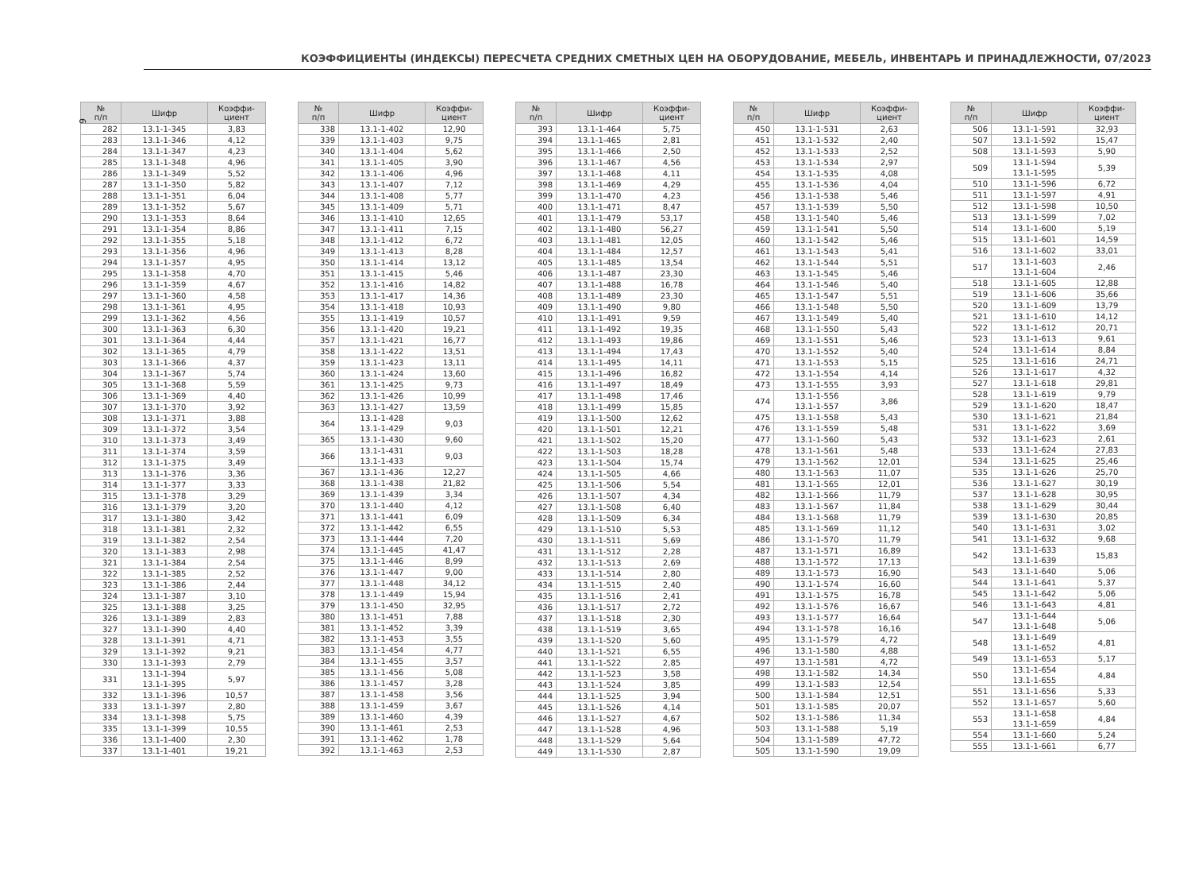6
КОЭФФИЦИЕНТЫ (ИНДЕКСЫ) ПЕРЕСЧЕТА СРЕДНИХ СМЕТНЫХ ЦЕН НА ОБОРУДОВАНИЕ, МЕБЕЛЬ, ИНВЕНТАРЬ И ПРИНАДЛЕЖНОСТИ, 07/2023
| № п/п | Шифр | Коэффи- циент |
| --- | --- | --- |
| 282 | 13.1-1-345 | 3,83 |
| 283 | 13.1-1-346 | 4,12 |
| 284 | 13.1-1-347 | 4,23 |
| 285 | 13.1-1-348 | 4,96 |
| 286 | 13.1-1-349 | 5,52 |
| 287 | 13.1-1-350 | 5,82 |
| 288 | 13.1-1-351 | 6,04 |
| 289 | 13.1-1-352 | 5,67 |
| 290 | 13.1-1-353 | 8,64 |
| 291 | 13.1-1-354 | 8,86 |
| 292 | 13.1-1-355 | 5,18 |
| 293 | 13.1-1-356 | 4,96 |
| 294 | 13.1-1-357 | 4,95 |
| 295 | 13.1-1-358 | 4,70 |
| 296 | 13.1-1-359 | 4,67 |
| 297 | 13.1-1-360 | 4,58 |
| 298 | 13.1-1-361 | 4,95 |
| 299 | 13.1-1-362 | 4,56 |
| 300 | 13.1-1-363 | 6,30 |
| 301 | 13.1-1-364 | 4,44 |
| 302 | 13.1-1-365 | 4,79 |
| 303 | 13.1-1-366 | 4,37 |
| 304 | 13.1-1-367 | 5,74 |
| 305 | 13.1-1-368 | 5,59 |
| 306 | 13.1-1-369 | 4,40 |
| 307 | 13.1-1-370 | 3,92 |
| 308 | 13.1-1-371 | 3,88 |
| 309 | 13.1-1-372 | 3,54 |
| 310 | 13.1-1-373 | 3,49 |
| 311 | 13.1-1-374 | 3,59 |
| 312 | 13.1-1-375 | 3,49 |
| 313 | 13.1-1-376 | 3,36 |
| 314 | 13.1-1-377 | 3,33 |
| 315 | 13.1-1-378 | 3,29 |
| 316 | 13.1-1-379 | 3,20 |
| 317 | 13.1-1-380 | 3,42 |
| 318 | 13.1-1-381 | 2,32 |
| 319 | 13.1-1-382 | 2,54 |
| 320 | 13.1-1-383 | 2,98 |
| 321 | 13.1-1-384 | 2,54 |
| 322 | 13.1-1-385 | 2,52 |
| 323 | 13.1-1-386 | 2,44 |
| 324 | 13.1-1-387 | 3,10 |
| 325 | 13.1-1-388 | 3,25 |
| 326 | 13.1-1-389 | 2,83 |
| 327 | 13.1-1-390 | 4,40 |
| 328 | 13.1-1-391 | 4,71 |
| 329 | 13.1-1-392 | 9,21 |
| 330 | 13.1-1-393 | 2,79 |
| 331 | 13.1-1-394 13.1-1-395 | 5,97 |
| 332 | 13.1-1-396 | 10,57 |
| 333 | 13.1-1-397 | 2,80 |
| 334 | 13.1-1-398 | 5,75 |
| 335 | 13.1-1-399 | 10,55 |
| 336 | 13.1-1-400 | 2,30 |
| 337 | 13.1-1-401 | 19,21 |
| № п/п | Шифр | Коэффи- циент |
| --- | --- | --- |
| 338 | 13.1-1-402 | 12,90 |
| 339 | 13.1-1-403 | 9,75 |
| 340 | 13.1-1-404 | 5,62 |
| 341 | 13.1-1-405 | 3,90 |
| 342 | 13.1-1-406 | 4,96 |
| 343 | 13.1-1-407 | 7,12 |
| 344 | 13.1-1-408 | 5,77 |
| 345 | 13.1-1-409 | 5,71 |
| 346 | 13.1-1-410 | 12,65 |
| 347 | 13.1-1-411 | 7,15 |
| 348 | 13.1-1-412 | 6,72 |
| 349 | 13.1-1-413 | 8,28 |
| 350 | 13.1-1-414 | 13,12 |
| 351 | 13.1-1-415 | 5,46 |
| 352 | 13.1-1-416 | 14,82 |
| 353 | 13.1-1-417 | 14,36 |
| 354 | 13.1-1-418 | 10,93 |
| 355 | 13.1-1-419 | 10,57 |
| 356 | 13.1-1-420 | 19,21 |
| 357 | 13.1-1-421 | 16,77 |
| 358 | 13.1-1-422 | 13,51 |
| 359 | 13.1-1-423 | 13,11 |
| 360 | 13.1-1-424 | 13,60 |
| 361 | 13.1-1-425 | 9,73 |
| 362 | 13.1-1-426 | 10,99 |
| 363 | 13.1-1-427 | 13,59 |
| 364 | 13.1-1-428 13.1-1-429 | 9,03 |
| 365 | 13.1-1-430 | 9,60 |
| 366 | 13.1-1-431 13.1-1-433 | 9,03 |
| 367 | 13.1-1-436 | 12,27 |
| 368 | 13.1-1-438 | 21,82 |
| 369 | 13.1-1-439 | 3,34 |
| 370 | 13.1-1-440 | 4,12 |
| 371 | 13.1-1-441 | 6,09 |
| 372 | 13.1-1-442 | 6,55 |
| 373 | 13.1-1-444 | 7,20 |
| 374 | 13.1-1-445 | 41,47 |
| 375 | 13.1-1-446 | 8,99 |
| 376 | 13.1-1-447 | 9,00 |
| 377 | 13.1-1-448 | 34,12 |
| 378 | 13.1-1-449 | 15,94 |
| 379 | 13.1-1-450 | 32,95 |
| 380 | 13.1-1-451 | 7,88 |
| 381 | 13.1-1-452 | 3,39 |
| 382 | 13.1-1-453 | 3,55 |
| 383 | 13.1-1-454 | 4,77 |
| 384 | 13.1-1-455 | 3,57 |
| 385 | 13.1-1-456 | 5,08 |
| 386 | 13.1-1-457 | 3,28 |
| 387 | 13.1-1-458 | 3,56 |
| 388 | 13.1-1-459 | 3,67 |
| 389 | 13.1-1-460 | 4,39 |
| 390 | 13.1-1-461 | 2,53 |
| 391 | 13.1-1-462 | 1,78 |
| 392 | 13.1-1-463 | 2,53 |
| № п/п | Шифр | Коэффи- циент |
| --- | --- | --- |
| 393 | 13.1-1-464 | 5,75 |
| 394 | 13.1-1-465 | 2,81 |
| 395 | 13.1-1-466 | 2,50 |
| 396 | 13.1-1-467 | 4,56 |
| 397 | 13.1-1-468 | 4,11 |
| 398 | 13.1-1-469 | 4,29 |
| 399 | 13.1-1-470 | 4,23 |
| 400 | 13.1-1-471 | 8,47 |
| 401 | 13.1-1-479 | 53,17 |
| 402 | 13.1-1-480 | 56,27 |
| 403 | 13.1-1-481 | 12,05 |
| 404 | 13.1-1-484 | 12,57 |
| 405 | 13.1-1-485 | 13,54 |
| 406 | 13.1-1-487 | 23,30 |
| 407 | 13.1-1-488 | 16,78 |
| 408 | 13.1-1-489 | 23,30 |
| 409 | 13.1-1-490 | 9,80 |
| 410 | 13.1-1-491 | 9,59 |
| 411 | 13.1-1-492 | 19,35 |
| 412 | 13.1-1-493 | 19,86 |
| 413 | 13.1-1-494 | 17,43 |
| 414 | 13.1-1-495 | 14,11 |
| 415 | 13.1-1-496 | 16,82 |
| 416 | 13.1-1-497 | 18,49 |
| 417 | 13.1-1-498 | 17,46 |
| 418 | 13.1-1-499 | 15,85 |
| 419 | 13.1-1-500 | 12,62 |
| 420 | 13.1-1-501 | 12,21 |
| 421 | 13.1-1-502 | 15,20 |
| 422 | 13.1-1-503 | 18,28 |
| 423 | 13.1-1-504 | 15,74 |
| 424 | 13.1-1-505 | 4,66 |
| 425 | 13.1-1-506 | 5,54 |
| 426 | 13.1-1-507 | 4,34 |
| 427 | 13.1-1-508 | 6,40 |
| 428 | 13.1-1-509 | 6,34 |
| 429 | 13.1-1-510 | 5,53 |
| 430 | 13.1-1-511 | 5,69 |
| 431 | 13.1-1-512 | 2,28 |
| 432 | 13.1-1-513 | 2,69 |
| 433 | 13.1-1-514 | 2,80 |
| 434 | 13.1-1-515 | 2,40 |
| 435 | 13.1-1-516 | 2,41 |
| 436 | 13.1-1-517 | 2,72 |
| 437 | 13.1-1-518 | 2,30 |
| 438 | 13.1-1-519 | 3,65 |
| 439 | 13.1-1-520 | 5,60 |
| 440 | 13.1-1-521 | 6,55 |
| 441 | 13.1-1-522 | 2,85 |
| 442 | 13.1-1-523 | 3,58 |
| 443 | 13.1-1-524 | 3,85 |
| 444 | 13.1-1-525 | 3,94 |
| 445 | 13.1-1-526 | 4,14 |
| 446 | 13.1-1-527 | 4,67 |
| 447 | 13.1-1-528 | 4,96 |
| 448 | 13.1-1-529 | 5,64 |
| 449 | 13.1-1-530 | 2,87 |
| № п/п | Шифр | Коэффи- циент |
| --- | --- | --- |
| 450 | 13.1-1-531 | 2,63 |
| 451 | 13.1-1-532 | 2,40 |
| 452 | 13.1-1-533 | 2,52 |
| 453 | 13.1-1-534 | 2,97 |
| 454 | 13.1-1-535 | 4,08 |
| 455 | 13.1-1-536 | 4,04 |
| 456 | 13.1-1-538 | 5,46 |
| 457 | 13.1-1-539 | 5,50 |
| 458 | 13.1-1-540 | 5,46 |
| 459 | 13.1-1-541 | 5,50 |
| 460 | 13.1-1-542 | 5,46 |
| 461 | 13.1-1-543 | 5,41 |
| 462 | 13.1-1-544 | 5,51 |
| 463 | 13.1-1-545 | 5,46 |
| 464 | 13.1-1-546 | 5,40 |
| 465 | 13.1-1-547 | 5,51 |
| 466 | 13.1-1-548 | 5,50 |
| 467 | 13.1-1-549 | 5,40 |
| 468 | 13.1-1-550 | 5,43 |
| 469 | 13.1-1-551 | 5,46 |
| 470 | 13.1-1-552 | 5,40 |
| 471 | 13.1-1-553 | 5,15 |
| 472 | 13.1-1-554 | 4,14 |
| 473 | 13.1-1-555 | 3,93 |
| 474 | 13.1-1-556 13.1-1-557 | 3,86 |
| 475 | 13.1-1-558 | 5,43 |
| 476 | 13.1-1-559 | 5,48 |
| 477 | 13.1-1-560 | 5,43 |
| 478 | 13.1-1-561 | 5,48 |
| 479 | 13.1-1-562 | 12,01 |
| 480 | 13.1-1-563 | 11,07 |
| 481 | 13.1-1-565 | 12,01 |
| 482 | 13.1-1-566 | 11,79 |
| 483 | 13.1-1-567 | 11,84 |
| 484 | 13.1-1-568 | 11,79 |
| 485 | 13.1-1-569 | 11,12 |
| 486 | 13.1-1-570 | 11,79 |
| 487 | 13.1-1-571 | 16,89 |
| 488 | 13.1-1-572 | 17,13 |
| 489 | 13.1-1-573 | 16,90 |
| 490 | 13.1-1-574 | 16,60 |
| 491 | 13.1-1-575 | 16,78 |
| 492 | 13.1-1-576 | 16,67 |
| 493 | 13.1-1-577 | 16,64 |
| 494 | 13.1-1-578 | 16,16 |
| 495 | 13.1-1-579 | 4,72 |
| 496 | 13.1-1-580 | 4,88 |
| 497 | 13.1-1-581 | 4,72 |
| 498 | 13.1-1-582 | 14,34 |
| 499 | 13.1-1-583 | 12,54 |
| 500 | 13.1-1-584 | 12,51 |
| 501 | 13.1-1-585 | 20,07 |
| 502 | 13.1-1-586 | 11,34 |
| 503 | 13.1-1-588 | 5,19 |
| 504 | 13.1-1-589 | 47,72 |
| 505 | 13.1-1-590 | 19,09 |
| № п/п | Шифр | Коэффи- циент |
| --- | --- | --- |
| 506 | 13.1-1-591 | 32,93 |
| 507 | 13.1-1-592 | 15,47 |
| 508 | 13.1-1-593 | 5,90 |
| 509 | 13.1-1-594 13.1-1-595 | 5,39 |
| 510 | 13.1-1-596 | 6,72 |
| 511 | 13.1-1-597 | 4,91 |
| 512 | 13.1-1-598 | 10,50 |
| 513 | 13.1-1-599 | 7,02 |
| 514 | 13.1-1-600 | 5,19 |
| 515 | 13.1-1-601 | 14,59 |
| 516 | 13.1-1-602 | 33,01 |
| 517 | 13.1-1-603 13.1-1-604 | 2,46 |
| 518 | 13.1-1-605 | 12,88 |
| 519 | 13.1-1-606 | 35,66 |
| 520 | 13.1-1-609 | 13,79 |
| 521 | 13.1-1-610 | 14,12 |
| 522 | 13.1-1-612 | 20,71 |
| 523 | 13.1-1-613 | 9,61 |
| 524 | 13.1-1-614 | 8,84 |
| 525 | 13.1-1-616 | 24,71 |
| 526 | 13.1-1-617 | 4,32 |
| 527 | 13.1-1-618 | 29,81 |
| 528 | 13.1-1-619 | 9,79 |
| 529 | 13.1-1-620 | 18,47 |
| 530 | 13.1-1-621 | 21,84 |
| 531 | 13.1-1-622 | 3,69 |
| 532 | 13.1-1-623 | 2,61 |
| 533 | 13.1-1-624 | 27,83 |
| 534 | 13.1-1-625 | 25,46 |
| 535 | 13.1-1-626 | 25,70 |
| 536 | 13.1-1-627 | 30,19 |
| 537 | 13.1-1-628 | 30,95 |
| 538 | 13.1-1-629 | 30,44 |
| 539 | 13.1-1-630 | 20,85 |
| 540 | 13.1-1-631 | 3,02 |
| 541 | 13.1-1-632 | 9,68 |
| 542 | 13.1-1-633 13.1-1-639 | 15,83 |
| 543 | 13.1-1-640 | 5,06 |
| 544 | 13.1-1-641 | 5,37 |
| 545 | 13.1-1-642 | 5,06 |
| 546 | 13.1-1-643 | 4,81 |
| 547 | 13.1-1-644 13.1-1-648 | 5,06 |
| 548 | 13.1-1-649 13.1-1-652 | 4,81 |
| 549 | 13.1-1-653 | 5,17 |
| 550 | 13.1-1-654 13.1-1-655 | 4,84 |
| 551 | 13.1-1-656 | 5,33 |
| 552 | 13.1-1-657 | 5,60 |
| 553 | 13.1-1-658 13.1-1-659 | 4,84 |
| 554 | 13.1-1-660 | 5,24 |
| 555 | 13.1-1-661 | 6,77 |